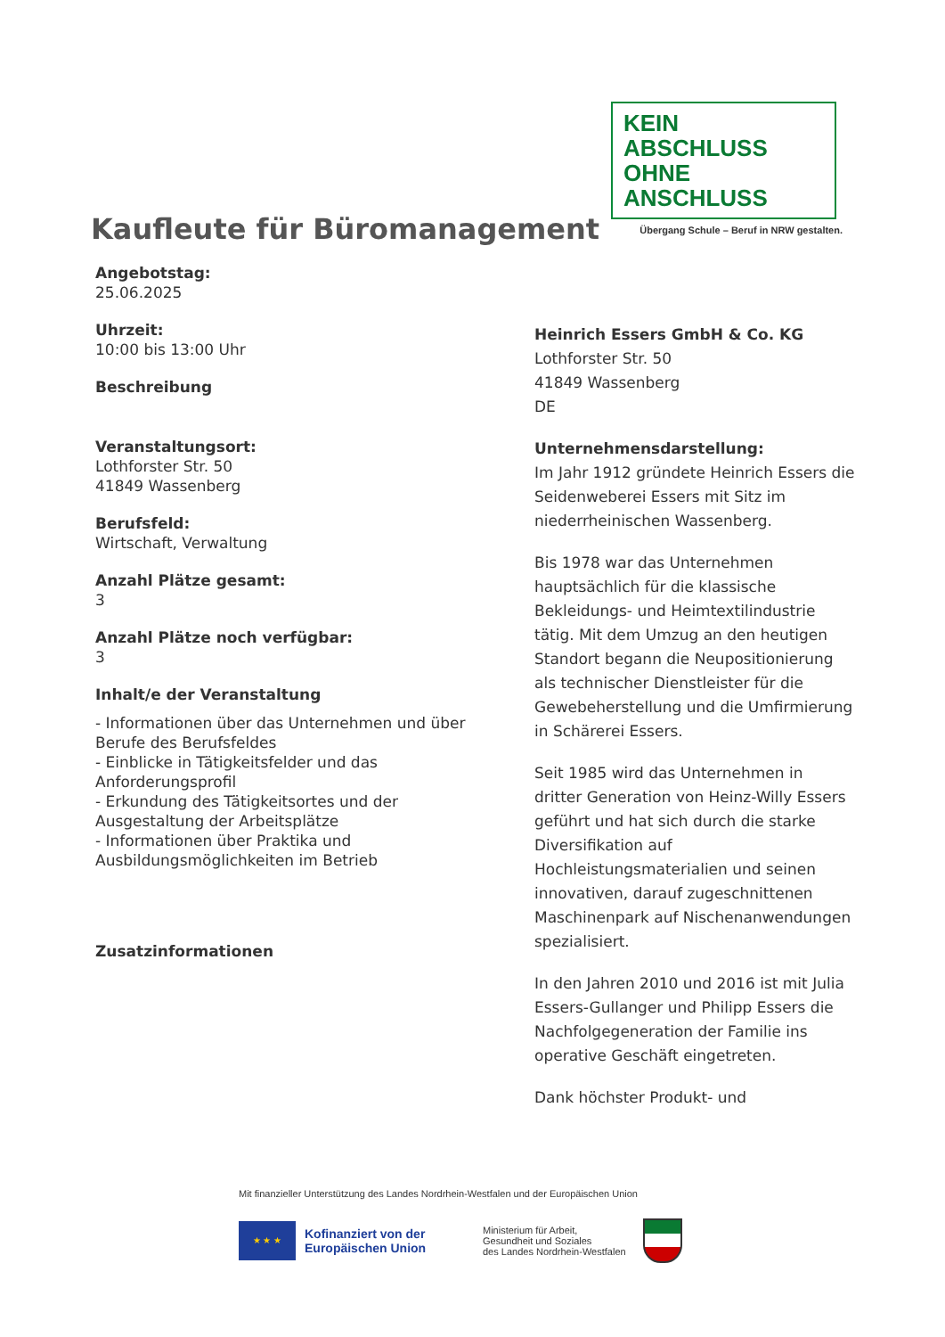KEIN ABSCHLUSS
OHNE ANSCHLUSS
Übergang Schule – Beruf in NRW gestalten.
Kaufleute für Büromanagement
Angebotstag:
25.06.2025
Uhrzeit:
10:00 bis 13:00 Uhr
Beschreibung
Veranstaltungsort:
Lothforster Str. 50
41849 Wassenberg
Berufsfeld:
Wirtschaft, Verwaltung
Anzahl Plätze gesamt:
3
Anzahl Plätze noch verfügbar:
3
Inhalt/e der Veranstaltung
- Informationen über das Unternehmen und über Berufe des Berufsfeldes
- Einblicke in Tätigkeitsfelder und das Anforderungsprofil
- Erkundung des Tätigkeitsortes und der Ausgestaltung der Arbeitsplätze
- Informationen über Praktika und Ausbildungsmöglichkeiten im Betrieb
Zusatzinformationen
Heinrich Essers GmbH & Co. KG
Lothforster Str. 50
41849 Wassenberg
DE
Unternehmensdarstellung:
Im Jahr 1912 gründete Heinrich Essers die Seidenweberei Essers mit Sitz im niederrheinischen Wassenberg.
Bis 1978 war das Unternehmen hauptsächlich für die klassische Bekleidungs- und Heimtextilindustrie tätig. Mit dem Umzug an den heutigen Standort begann die Neupositionierung als technischer Dienstleister für die Gewebeherstellung und die Umfirmierung in Schärerei Essers.
Seit 1985 wird das Unternehmen in dritter Generation von Heinz-Willy Essers geführt und hat sich durch die starke Diversifikation auf Hochleistungsmaterialien und seinen innovativen, darauf zugeschnittenen Maschinenpark auf Nischenanwendungen spezialisiert.
In den Jahren 2010 und 2016 ist mit Julia Essers-Gullanger und Philipp Essers die Nachfolgegeneration der Familie ins operative Geschäft eingetreten.
Dank höchster Produkt- und
Mit finanzieller Unterstützung des Landes Nordrhein-Westfalen und der Europäischen Union
★ ★ ★
Kofinanziert von der Europäischen Union
Ministerium für Arbeit,
Gesundheit und Soziales
des Landes Nordrhein-Westfalen